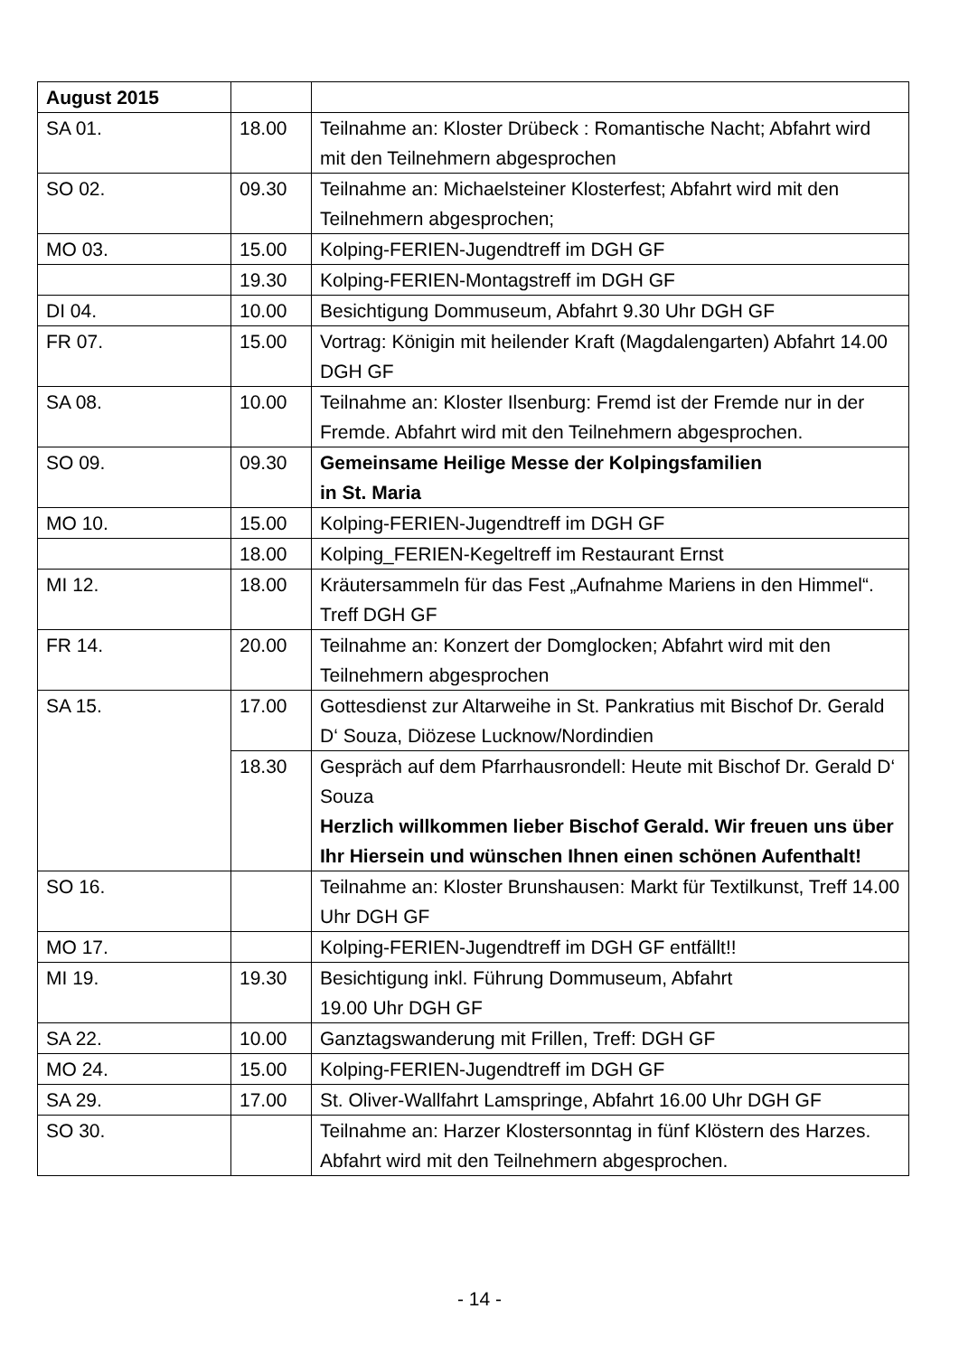| August 2015 | | |
| SA 01. | 18.00 | Teilnahme an: Kloster Drübeck : Romantische Nacht; Abfahrt wird mit den Teilnehmern abgesprochen |
| SO 02. | 09.30 | Teilnahme an: Michaelsteiner Klosterfest; Abfahrt wird mit den Teilnehmern abgesprochen; |
| MO 03. | 15.00 | Kolping-FERIEN-Jugendtreff im DGH GF |
| | 19.30 | Kolping-FERIEN-Montagstreff im DGH GF |
| DI 04. | 10.00 | Besichtigung Dommuseum, Abfahrt 9.30 Uhr DGH GF |
| FR 07. | 15.00 | Vortrag: Königin mit heilender Kraft (Magdalengarten) Abfahrt 14.00 DGH GF |
| SA 08. | 10.00 | Teilnahme an: Kloster Ilsenburg: Fremd ist der Fremde nur in der Fremde. Abfahrt wird mit den Teilnehmern abgesprochen. |
| SO 09. | 09.30 | Gemeinsame Heilige Messe der Kolpingsfamilien in St. Maria |
| MO 10. | 15.00 | Kolping-FERIEN-Jugendtreff im DGH GF |
| | 18.00 | Kolping_FERIEN-Kegeltreff im Restaurant Ernst |
| MI 12. | 18.00 | Kräutersammeln für das Fest „Aufnahme Mariens in den Himmel“. Treff DGH GF |
| FR 14. | 20.00 | Teilnahme an: Konzert der Domglocken; Abfahrt wird mit den Teilnehmern abgesprochen |
| SA 15. | 17.00 | Gottesdienst zur Altarweihe in St. Pankratius mit Bischof Dr. Gerald D‘ Souza, Diözese Lucknow/Nordindien |
| | 18.30 | Gespräch auf dem Pfarrhausrondell: Heute mit Bischof Dr. Gerald D‘ Souza Herzlich willkommen lieber Bischof Gerald. Wir freuen uns über Ihr Hiersein und wünschen Ihnen einen schönen Aufenthalt! |
| SO 16. | | Teilnahme an: Kloster Brunshausen: Markt für Textilkunst, Treff 14.00 Uhr DGH GF |
| MO 17. | | Kolping-FERIEN-Jugendtreff im DGH GF entfällt!! |
| MI 19. | 19.30 | Besichtigung inkl. Führung Dommuseum, Abfahrt 19.00 Uhr DGH GF |
| SA 22. | 10.00 | Ganztagswanderung mit Frillen, Treff: DGH GF |
| MO 24. | 15.00 | Kolping-FERIEN-Jugendtreff im DGH GF |
| SA 29. | 17.00 | St. Oliver-Wallfahrt Lamspringe, Abfahrt 16.00 Uhr DGH GF |
| SO 30. | | Teilnahme an: Harzer Klostersonntag in fünf Klöstern des Harzes. Abfahrt wird mit den Teilnehmern abgesprochen. |
- 14 -